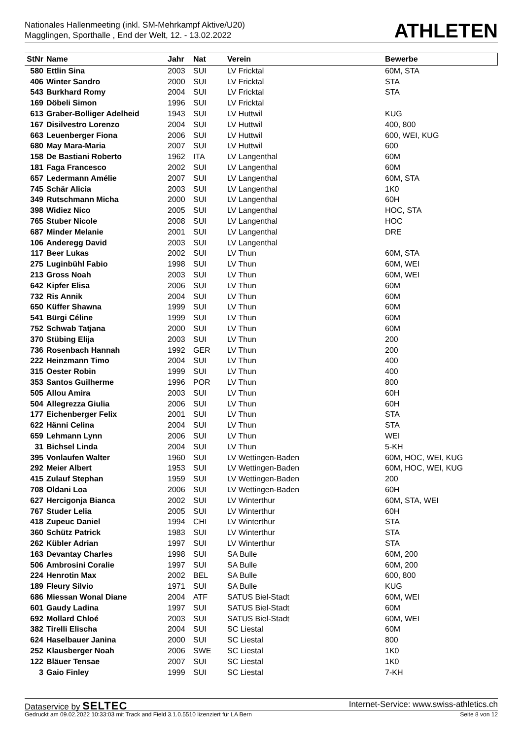Nationales Hallenmeeting (inkl. SM-Mehrkampf Aktive/U20)
Magglingen, Sporthalle , End der Welt, 12. - 13.02.2022
ATHLETEN
| StNr | Name | Jahr | Nat | Verein | Bewerbe |
| --- | --- | --- | --- | --- | --- |
| 580 | Ettlin Sina | 2003 | SUI | LV Fricktal | 60M, STA |
| 406 | Winter Sandro | 2000 | SUI | LV Fricktal | STA |
| 543 | Burkhard Romy | 2004 | SUI | LV Fricktal | STA |
| 169 | Döbeli Simon | 1996 | SUI | LV Fricktal | |
| 613 | Graber-Bolliger Adelheid | 1943 | SUI | LV Huttwil | KUG |
| 167 | Disilvestro Lorenzo | 2004 | SUI | LV Huttwil | 400, 800 |
| 663 | Leuenberger Fiona | 2006 | SUI | LV Huttwil | 600, WEI, KUG |
| 680 | May Mara-Maria | 2007 | SUI | LV Huttwil | 600 |
| 158 | De Bastiani Roberto | 1962 | ITA | LV Langenthal | 60M |
| 181 | Faga Francesco | 2002 | SUI | LV Langenthal | 60M |
| 657 | Ledermann Amélie | 2007 | SUI | LV Langenthal | 60M, STA |
| 745 | Schär Alicia | 2003 | SUI | LV Langenthal | 1K0 |
| 349 | Rutschmann Micha | 2000 | SUI | LV Langenthal | 60H |
| 398 | Widiez Nico | 2005 | SUI | LV Langenthal | HOC, STA |
| 765 | Stuber Nicole | 2008 | SUI | LV Langenthal | HOC |
| 687 | Minder Melanie | 2001 | SUI | LV Langenthal | DRE |
| 106 | Anderegg David | 2003 | SUI | LV Langenthal | |
| 117 | Beer Lukas | 2002 | SUI | LV Thun | 60M, STA |
| 275 | Luginbühl Fabio | 1998 | SUI | LV Thun | 60M, WEI |
| 213 | Gross Noah | 2003 | SUI | LV Thun | 60M, WEI |
| 642 | Kipfer Elisa | 2006 | SUI | LV Thun | 60M |
| 732 | Ris Annik | 2004 | SUI | LV Thun | 60M |
| 650 | Küffer Shawna | 1999 | SUI | LV Thun | 60M |
| 541 | Bürgi Céline | 1999 | SUI | LV Thun | 60M |
| 752 | Schwab Tatjana | 2000 | SUI | LV Thun | 60M |
| 370 | Stübing Elija | 2003 | SUI | LV Thun | 200 |
| 736 | Rosenbach Hannah | 1992 | GER | LV Thun | 200 |
| 222 | Heinzmann Timo | 2004 | SUI | LV Thun | 400 |
| 315 | Oester Robin | 1999 | SUI | LV Thun | 400 |
| 353 | Santos Guilherme | 1996 | POR | LV Thun | 800 |
| 505 | Allou Amira | 2003 | SUI | LV Thun | 60H |
| 504 | Allegrezza Giulia | 2006 | SUI | LV Thun | 60H |
| 177 | Eichenberger Felix | 2001 | SUI | LV Thun | STA |
| 622 | Hänni Celina | 2004 | SUI | LV Thun | STA |
| 659 | Lehmann Lynn | 2006 | SUI | LV Thun | WEI |
| 31 | Bichsel Linda | 2004 | SUI | LV Thun | 5-KH |
| 395 | Vonlaufen Walter | 1960 | SUI | LV Wettingen-Baden | 60M, HOC, WEI, KUG |
| 292 | Meier Albert | 1953 | SUI | LV Wettingen-Baden | 60M, HOC, WEI, KUG |
| 415 | Zulauf Stephan | 1959 | SUI | LV Wettingen-Baden | 200 |
| 708 | Oldani Loa | 2006 | SUI | LV Wettingen-Baden | 60H |
| 627 | Hercigonja Bianca | 2002 | SUI | LV Winterthur | 60M, STA, WEI |
| 767 | Studer Lelia | 2005 | SUI | LV Winterthur | 60H |
| 418 | Zupeuc Daniel | 1994 | CHI | LV Winterthur | STA |
| 360 | Schütz Patrick | 1983 | SUI | LV Winterthur | STA |
| 262 | Kübler Adrian | 1997 | SUI | LV Winterthur | STA |
| 163 | Devantay Charles | 1998 | SUI | SA Bulle | 60M, 200 |
| 506 | Ambrosini Coralie | 1997 | SUI | SA Bulle | 60M, 200 |
| 224 | Henrotin Max | 2002 | BEL | SA Bulle | 600, 800 |
| 189 | Fleury Silvio | 1971 | SUI | SA Bulle | KUG |
| 686 | Miessan Wonal Diane | 2004 | ATF | SATUS Biel-Stadt | 60M, WEI |
| 601 | Gaudy Ladina | 1997 | SUI | SATUS Biel-Stadt | 60M |
| 692 | Mollard Chloé | 2003 | SUI | SATUS Biel-Stadt | 60M, WEI |
| 382 | Tirelli Elischa | 2004 | SUI | SC Liestal | 60M |
| 624 | Haselbauer Janina | 2000 | SUI | SC Liestal | 800 |
| 252 | Klausberger Noah | 2006 | SWE | SC Liestal | 1K0 |
| 122 | Bläuer Tensae | 2007 | SUI | SC Liestal | 1K0 |
| 3 | Gaio Finley | 1999 | SUI | SC Liestal | 7-KH |
Dataservice by SELTEC
Internet-Service: www.swiss-athletics.ch
Gedruckt am 09.02.2022 10:33:03 mit Track and Field 3.1.0.5510 lizenziert für LA Bern
Seite 8 von 12